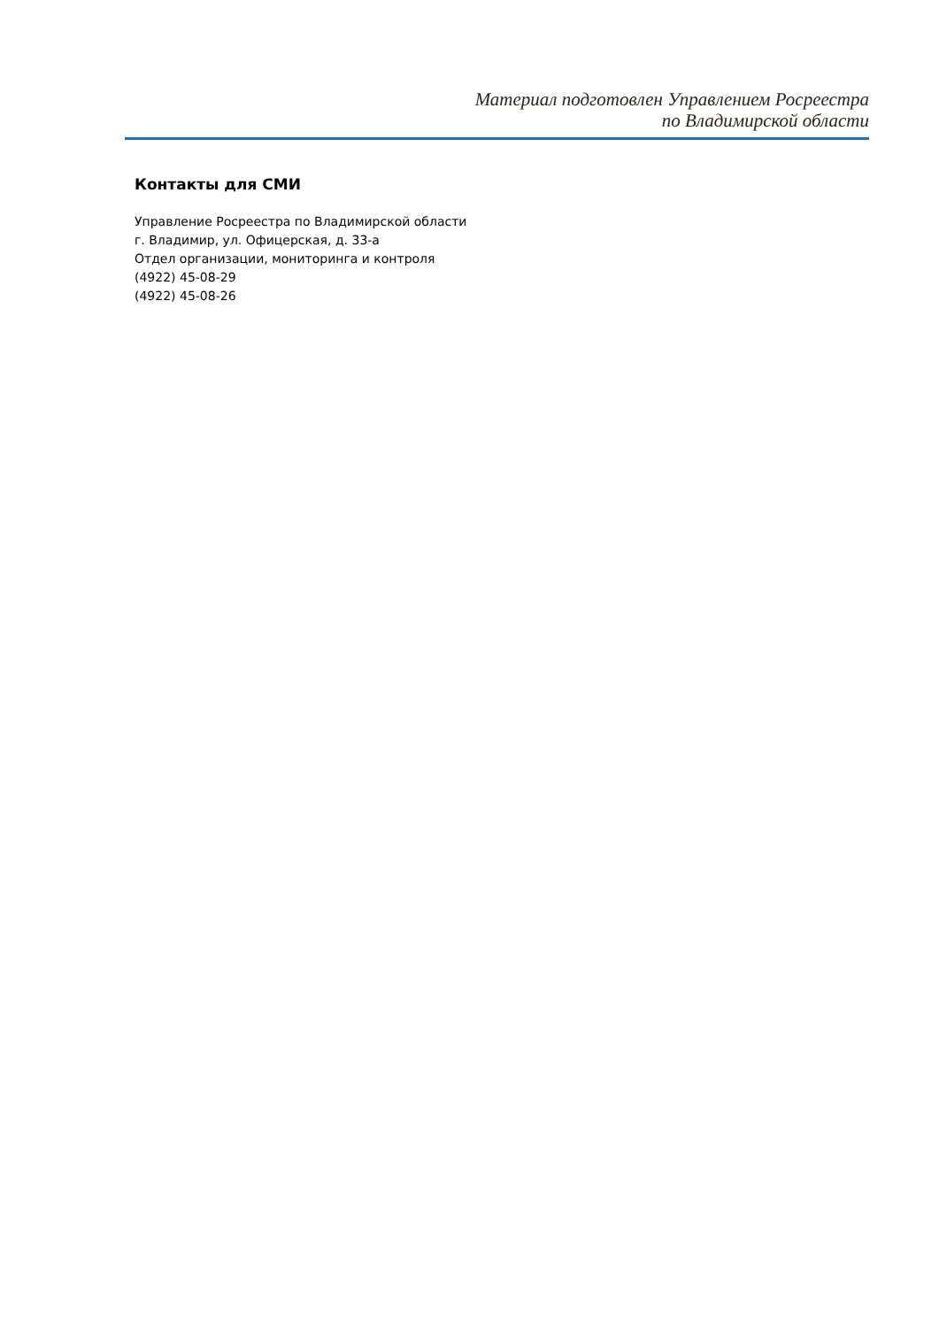Материал подготовлен Управлением Росреестра
по Владимирской области
Контакты для СМИ
Управление Росреестра по Владимирской области
г. Владимир, ул. Офицерская, д. 33-а
Отдел организации, мониторинга и контроля
(4922) 45-08-29
(4922) 45-08-26